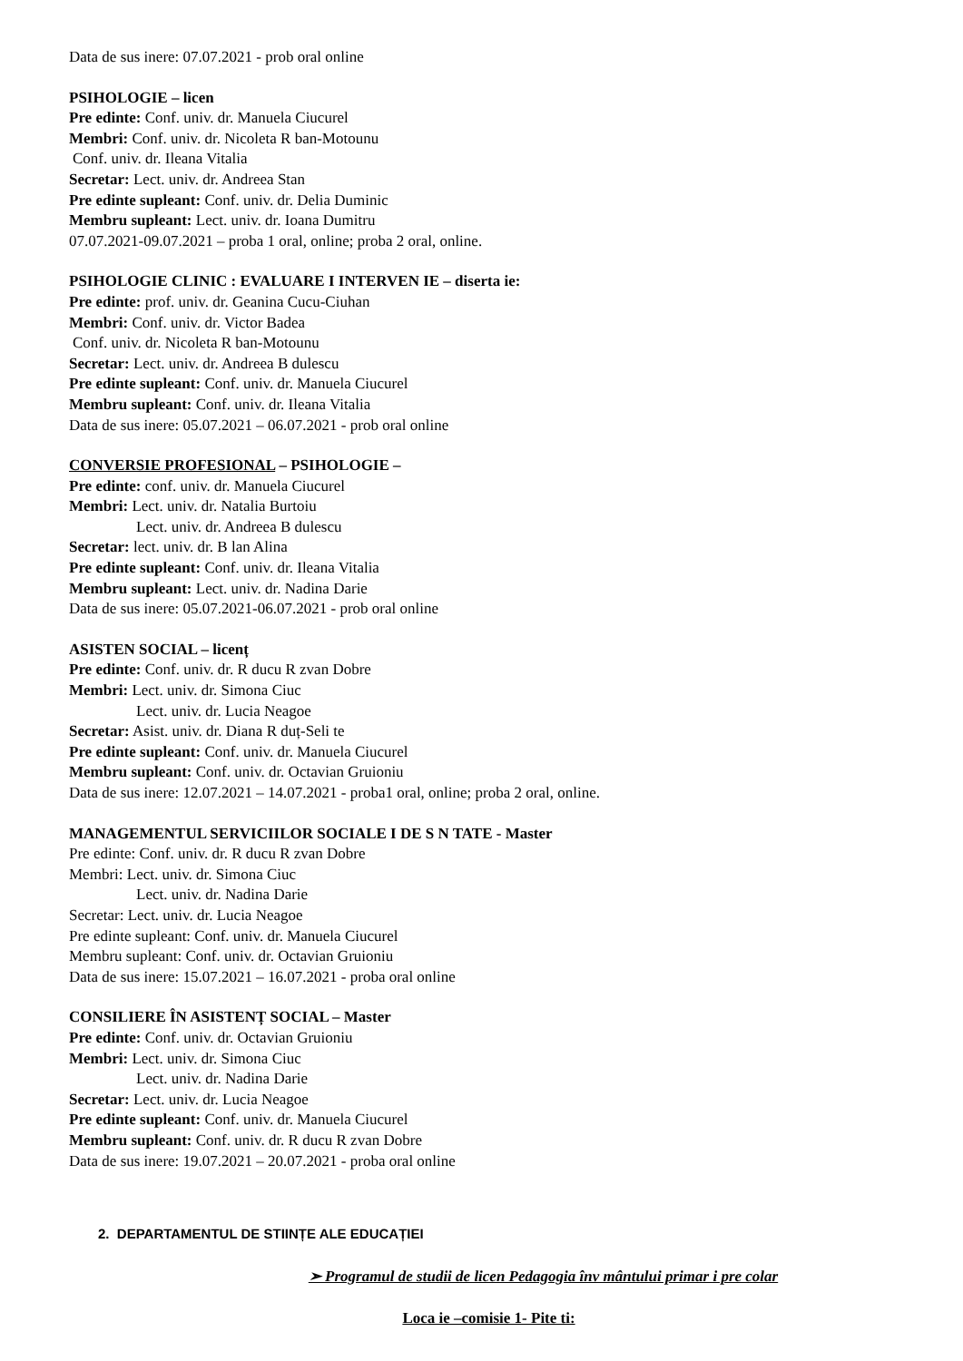Data de sus inere: 07.07.2021 - prob oral online
PSIHOLOGIE – licen
Pre edinte: Conf. univ. dr. Manuela Ciucurel
Membri: Conf. univ. dr. Nicoleta R ban-Motounu
Conf. univ. dr. Ileana Vitalia
Secretar: Lect. univ. dr. Andreea Stan
Pre edinte supleant: Conf. univ. dr. Delia Duminic
Membru supleant: Lect. univ. dr. Ioana Dumitru
07.07.2021-09.07.2021 – proba 1 oral, online; proba 2 oral, online.
PSIHOLOGIE CLINIC : EVALUARE I INTERVEN IE – diserta ie:
Pre edinte: prof. univ. dr. Geanina Cucu-Ciuhan
Membri: Conf. univ. dr. Victor Badea
Conf. univ. dr. Nicoleta R ban-Motounu
Secretar: Lect. univ. dr. Andreea B dulescu
Pre edinte supleant: Conf. univ. dr. Manuela Ciucurel
Membru supleant: Conf. univ. dr. Ileana Vitalia
Data de sus inere: 05.07.2021 – 06.07.2021 - prob oral online
CONVERSIE PROFESIONAL – PSIHOLOGIE –
Pre edinte: conf. univ. dr. Manuela Ciucurel
Membri: Lect. univ. dr. Natalia Burtoiu
Lect. univ. dr. Andreea B dulescu
Secretar: lect. univ. dr. B lan Alina
Pre edinte supleant: Conf. univ. dr. Ileana Vitalia
Membru supleant: Lect. univ. dr. Nadina Darie
Data de sus inere: 05.07.2021-06.07.2021 - prob oral online
ASISTEN SOCIAL – licenț
Pre edinte: Conf. univ. dr. R ducu R zvan Dobre
Membri: Lect. univ. dr. Simona Ciuc
Lect. univ. dr. Lucia Neagoe
Secretar: Asist. univ. dr. Diana R duț-Seli te
Pre edinte supleant: Conf. univ. dr. Manuela Ciucurel
Membru supleant: Conf. univ. dr. Octavian Gruioniu
Data de sus inere: 12.07.2021 – 14.07.2021 - proba1 oral, online; proba 2 oral, online.
MANAGEMENTUL SERVICIILOR SOCIALE I DE S N TATE - Master
Pre edinte: Conf. univ. dr. R ducu R zvan Dobre
Membri: Lect. univ. dr. Simona Ciuc
Lect. univ. dr. Nadina Darie
Secretar: Lect. univ. dr. Lucia Neagoe
Pre edinte supleant: Conf. univ. dr. Manuela Ciucurel
Membru supleant: Conf. univ. dr. Octavian Gruioniu
Data de sus inere: 15.07.2021 – 16.07.2021 - proba oral online
CONSILIERE ÎN ASISTENȚ SOCIAL – Master
Pre edinte: Conf. univ. dr. Octavian Gruioniu
Membri: Lect. univ. dr. Simona Ciuc
Lect. univ. dr. Nadina Darie
Secretar: Lect. univ. dr. Lucia Neagoe
Pre edinte supleant: Conf. univ. dr. Manuela Ciucurel
Membru supleant: Conf. univ. dr. R ducu R zvan Dobre
Data de sus inere: 19.07.2021 – 20.07.2021 - proba oral online
2. DEPARTAMENTUL DE STIINȚE ALE EDUCAȚIEI
➢ Programul de studii de licen Pedagogia înv mântului primar i pre colar
Loca ie –comisie 1- Pite ti: